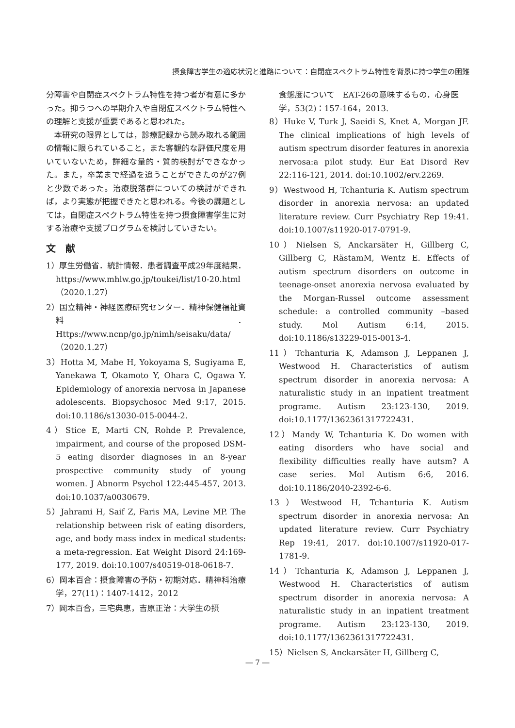摂食障害学生の適応状況と進路について：自閉症スペクトラム特性を背景に持つ学生の困難
分障害や自閉症スペクトラム特性を持つ者が有意に多かった。抑うつへの早期介入や自閉症スペクトラム特性への理解と支援が重要であると思われた。
本研究の限界としては，診療記録から読み取れる範囲の情報に限られていること，また客観的な評価尺度を用いていないため，詳細な量的・質的検討ができなかった。また，卒業まで経過を追うことができたのが27例と少数であった。治療脱落群についての検討ができれば，より実態が把握できたと思われる。今後の課題としては，自閉症スペクトラム特性を持つ摂食障害学生に対する治療や支援プログラムを検討していきたい。
文　献
1）厚生労働省．統計情報．患者調査平成29年度結果．https://www.mhlw.go.jp/toukei/list/10-20.html（2020.1.27）
2）国立精神・神経医療研究センター．精神保健福祉資料．Https://www.ncnp/go.jp/nimh/seisaku/data/（2020.1.27）
3）Hotta M, Mabe H, Yokoyama S, Sugiyama E, Yanekawa T, Okamoto Y, Ohara C, Ogawa Y. Epidemiology of anorexia nervosa in Japanese adolescents. Biopsychosoc Med 9:17, 2015. doi:10.1186/s13030-015-0044-2.
4）Stice E, Marti CN, Rohde P. Prevalence, impairment, and course of the proposed DSM-5 eating disorder diagnoses in an 8-year prospective community study of young women. J Abnorm Psychol 122:445-457, 2013. doi:10.1037/a0030679.
5）Jahrami H, Saif Z, Faris MA, Levine MP. The relationship between risk of eating disorders, age, and body mass index in medical students: a meta-regression. Eat Weight Disord 24:169-177, 2019. doi:10.1007/s40519-018-0618-7.
6）岡本百合：摂食障害の予防・初期対応．精神科治療学，27(11)：1407-1412，2012
7）岡本百合，三宅典恵，吉原正治：大学生の摂
食態度について　EAT-26の意味するもの．心身医学，53(2)：157-164，2013.
8）Huke V, Turk J, Saeidi S, Knet A, Morgan JF. The clinical implications of high levels of autism spectrum disorder features in anorexia nervosa:a pilot study. Eur Eat Disord Rev 22:116-121, 2014. doi:10.1002/erv.2269.
9）Westwood H, Tchanturia K. Autism spectrum disorder in anorexia nervosa: an updated literature review. Curr Psychiatry Rep 19:41. doi:10.1007/s11920-017-0791-9.
10）Nielsen S, Anckarsäter H, Gillberg C, Gillberg C, RästamM, Wentz E. Effects of autism spectrum disorders on outcome in teenage-onset anorexia nervosa evaluated by the Morgan-Russel outcome assessment schedule: a controlled community –based study. Mol Autism 6:14, 2015. doi:10.1186/s13229-015-0013-4.
11）Tchanturia K, Adamson J, Leppanen J, Westwood H. Characteristics of autism spectrum disorder in anorexia nervosa: A naturalistic study in an inpatient treatment programe. Autism 23:123-130, 2019. doi:10.1177/1362361317722431.
12）Mandy W, Tchanturia K. Do women with eating disorders who have social and flexibility difficulties really have autsm? A case series. Mol Autism 6:6, 2016. doi:10.1186/2040-2392-6-6.
13）Westwood H, Tchanturia K. Autism spectrum disorder in anorexia nervosa: An updated literature review. Curr Psychiatry Rep 19:41, 2017. doi:10.1007/s11920-017-1781-9.
14）Tchanturia K, Adamson J, Leppanen J, Westwood H. Characteristics of autism spectrum disorder in anorexia nervosa: A naturalistic study in an inpatient treatment programe. Autism 23:123-130, 2019. doi:10.1177/1362361317722431.
15）Nielsen S, Anckarsäter H, Gillberg C,
― 7 ―